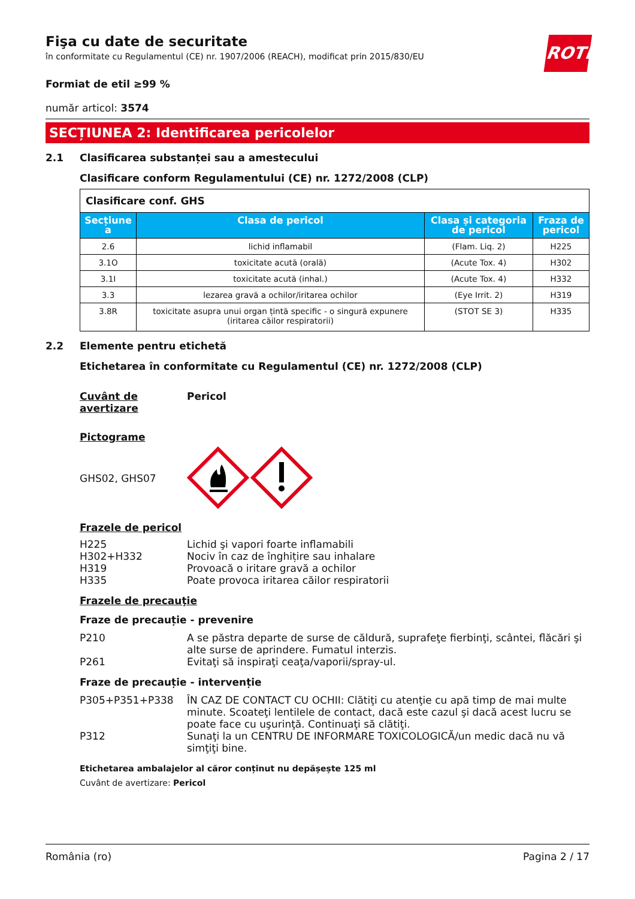ROTH
Fişa cu date de securitate
în conformitate cu Regulamentul (CE) nr. 1907/2006 (REACH), modificat prin 2015/830/EU
Formiat de etil ≥99 %
număr articol: 3574
SECȚIUNEA 2: Identificarea pericolelor
2.1 Clasificarea substanței sau a amestecului
Clasificare conform Regulamentului (CE) nr. 1272/2008 (CLP)
| Clasificare conf. GHS | | | |
| Secțiune a | Clasa de pericol | Clasa și categoria de pericol | Fraza de pericol |
| 2.6 | lichid inflamabil | (Flam. Liq. 2) | H225 |
| 3.1O | toxicitate acută (orală) | (Acute Tox. 4) | H302 |
| 3.1I | toxicitate acută (inhal.) | (Acute Tox. 4) | H332 |
| 3.3 | lezarea gravă a ochilor/iritarea ochilor | (Eye Irrit. 2) | H319 |
| 3.8R | toxicitate asupra unui organ țintă specific - o singură expunere (iritarea căilor respiratorii) | (STOT SE 3) | H335 |
2.2 Elemente pentru etichetă
Etichetarea în conformitate cu Regulamentul (CE) nr. 1272/2008 (CLP)
Cuvânt de avertizare
Pericol
Pictograme
GHS02, GHS07
Frazele de pericol
H225 Lichid şi vapori foarte inflamabili
H302+H332 Nociv în caz de înghițire sau inhalare
H319 Provoacă o iritare gravă a ochilor
H335 Poate provoca iritarea căilor respiratorii
Frazele de precauţie
Fraze de precauție - prevenire
P210 A se păstra departe de surse de căldură, suprafeţe fierbinţi, scântei, flăcări şi alte surse de aprindere. Fumatul interzis.
P261 Evitaţi să inspiraţi ceaţa/vaporii/spray-ul.
Fraze de precauție - intervenție
P305+P351+P338 ÎN CAZ DE CONTACT CU OCHII: Clătiţi cu atenţie cu apă timp de mai multe minute. Scoateţi lentilele de contact, dacă este cazul şi dacă acest lucru se poate face cu uşurinţă. Continuaţi să clătiţi.
P312 Sunaţi la un CENTRU DE INFORMARE TOXICOLOGICĂ/un medic dacă nu vă simţiţi bine.
Etichetarea ambalajelor al căror conținut nu depășește 125 ml
Cuvânt de avertizare: Pericol
România (ro) Pagina 2 / 17